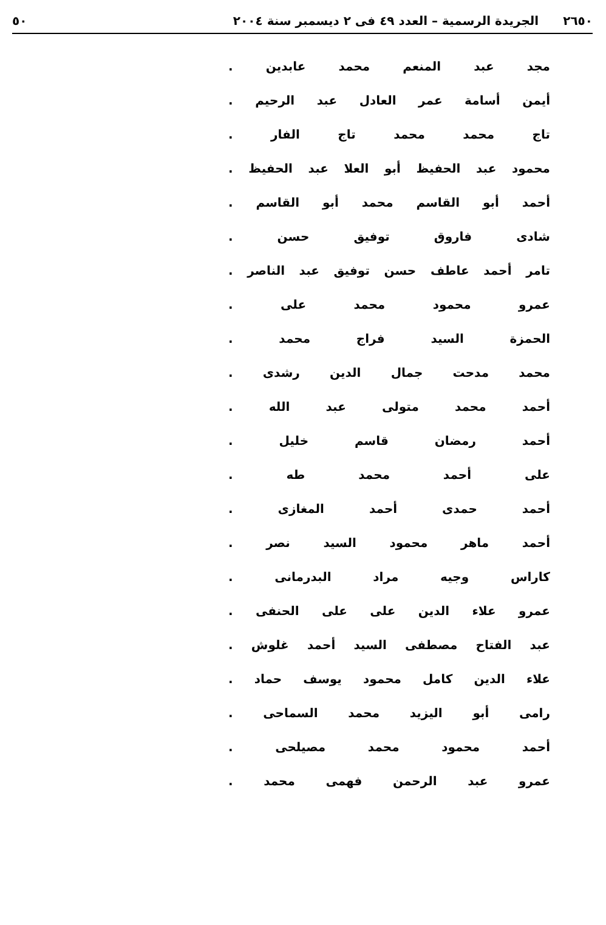٢٦٥٠ الجريدة الرسمية – العدد ٤٩ فى ٢ ديسمبر سنة ٢٠٠٤ ٥٠
مجد عبد المنعم محمد عابدين .
أيمن أسامة عمر العادل عبد الرحيم .
تاج محمد محمد تاج الفار .
محمود عبد الحفيظ أبو العلا عبد الحفيظ .
أحمد أبو القاسم محمد أبو القاسم .
شادى فاروق توفيق حسن .
تامر أحمد عاطف حسن توفيق عبد الناصر .
عمرو محمود محمد على .
الحمزة السيد فراج محمد .
محمد مدحت جمال الدين رشدى .
أحمد محمد متولى عبد الله .
أحمد رمضان قاسم خليل .
على أحمد محمد طه .
أحمد حمدى أحمد المغازى .
أحمد ماهر محمود السيد نصر .
كاراس وجيه مراد البدرمانى .
عمرو علاء الدين على على الحنفى .
عبد الفتاح مصطفى السيد أحمد غلوش .
علاء الدين كامل محمود يوسف حماد .
رامى أبو اليزيد محمد السماحى .
أحمد محمود محمد مصيلحى .
عمرو عبد الرحمن فهمى محمد .